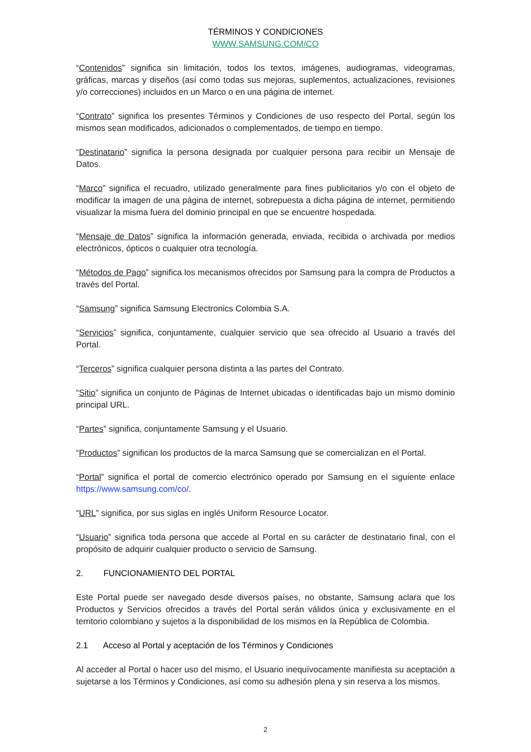TÉRMINOS Y CONDICIONES
WWW.SAMSUNG.COM/CO
“Contenidos” significa sin limitación, todos los textos, imágenes, audiogramas, videogramas, gráficas, marcas y diseños (así como todas sus mejoras, suplementos, actualizaciones, revisiones y/o correcciones) incluidos en un Marco o en una página de internet.
“Contrato” significa los presentes Términos y Condiciones de uso respecto del Portal, según los mismos sean modificados, adicionados o complementados, de tiempo en tiempo.
“Destinatario” significa la persona designada por cualquier persona para recibir un Mensaje de Datos.
“Marco” significa el recuadro, utilizado generalmente para fines publicitarios y/o con el objeto de modificar la imagen de una página de internet, sobrepuesta a dicha página de internet, permitiendo visualizar la misma fuera del dominio principal en que se encuentre hospedada.
“Mensaje de Datos” significa la información generada, enviada, recibida o archivada por medios electrónicos, ópticos o cualquier otra tecnología.
“Métodos de Pago” significa los mecanismos ofrecidos por Samsung para la compra de Productos a través del Portal.
“Samsung” significa Samsung Electronics Colombia S.A.
“Servicios” significa, conjuntamente, cualquier servicio que sea ofrecido al Usuario a través del Portal.
“Terceros” significa cualquier persona distinta a las partes del Contrato.
“Sitio” significa un conjunto de Páginas de Internet ubicadas o identificadas bajo un mismo dominio principal URL.
“Partes” significa, conjuntamente Samsung y el Usuario.
“Productos” significan los productos de la marca Samsung que se comercializan en el Portal.
“Portal” significa el portal de comercio electrónico operado por Samsung en el siguiente enlace https://www.samsung.com/co/.
“URL” significa, por sus siglas en inglés Uniform Resource Locator.
“Usuario” significa toda persona que accede al Portal en su carácter de destinatario final, con el propósito de adquirir cualquier producto o servicio de Samsung.
2. FUNCIONAMIENTO DEL PORTAL
Este Portal puede ser navegado desde diversos países, no obstante, Samsung aclara que los Productos y Servicios ofrecidos a través del Portal serán válidos única y exclusivamente en el territorio colombiano y sujetos a la disponibilidad de los mismos en la República de Colombia.
2.1 Acceso al Portal y aceptación de los Términos y Condiciones
Al acceder al Portal o hacer uso del mismo, el Usuario inequívocamente manifiesta su aceptación a sujetarse a los Términos y Condiciones, así como su adhesión plena y sin reserva a los mismos.
2